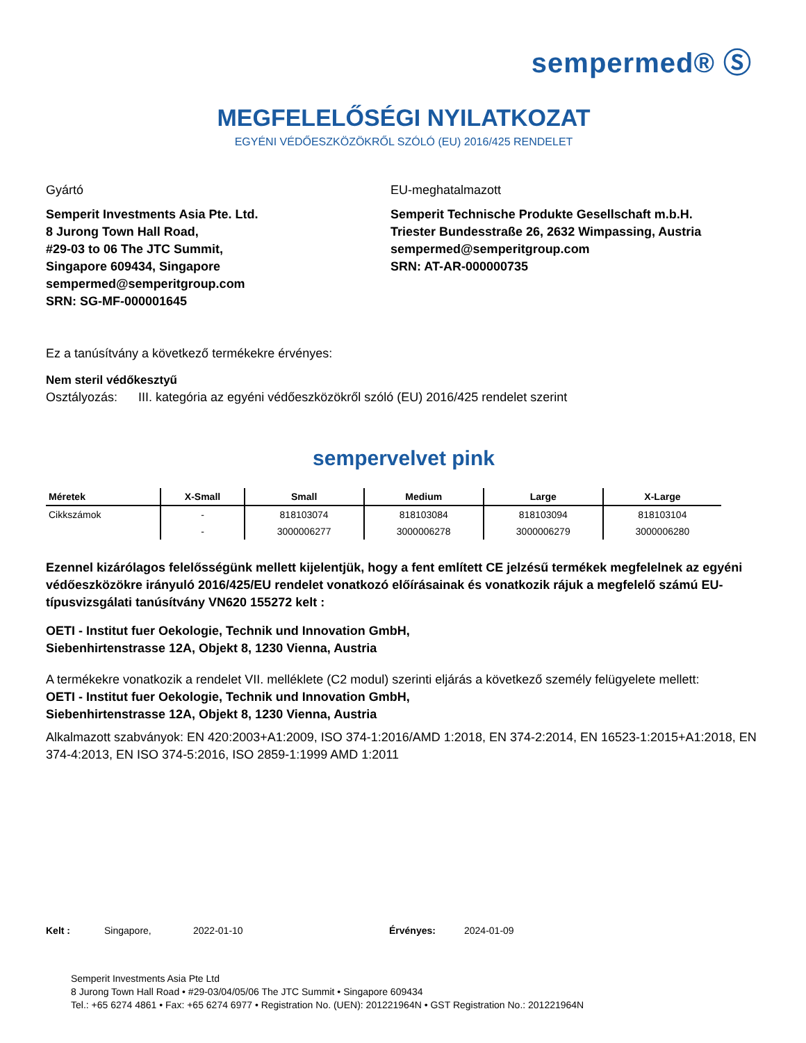sempermed® Ⓢ
MEGFELELŐSÉGI NYILATKOZAT
EGYÉNI VÉDŐESZKÖZÖKRŐL SZÓLÓ (EU) 2016/425 RENDELET
Gyártó
Semperit Investments Asia Pte. Ltd.
8 Jurong Town Hall Road,
#29-03 to 06 The JTC Summit,
Singapore 609434, Singapore
sempermed@semperitgroup.com
SRN: SG-MF-000001645
EU-meghatalmazott
Semperit Technische Produkte Gesellschaft m.b.H.
Triester Bundesstraße 26, 2632 Wimpassing, Austria
sempermed@semperitgroup.com
SRN: AT-AR-000000735
Ez a tanúsítvány a következő termékekre érvényes:
Nem steril védőkesztyű
Osztályozás: III. kategória az egyéni védőeszközökről szóló (EU) 2016/425 rendelet szerint
sempervelvet pink
| Méretek | X-Small | Small | Medium | Large | X-Large |
| --- | --- | --- | --- | --- | --- |
| Cikkszámok | - | 818103074 | 818103084 | 818103094 | 818103104 |
| | - | 3000006277 | 3000006278 | 3000006279 | 3000006280 |
Ezennel kizárólagos felelősségünk mellett kijelentjük, hogy a fent említett CE jelzésű termékek megfelelnek az egyéni védőeszközökre irányuló 2016/425/EU rendelet vonatkozó előírásainak és vonatkozik rájuk a megfelelő számú EU-típusvizsgálati tanúsítvány VN620 155272 kelt :
OETI - Institut fuer Oekologie, Technik und Innovation GmbH,
Siebenhirtenstrasse 12A, Objekt 8, 1230 Vienna, Austria
A termékekre vonatkozik a rendelet VII. melléklete (C2 modul) szerinti eljárás a következő személy felügyelete mellett:
OETI - Institut fuer Oekologie, Technik und Innovation GmbH,
Siebenhirtenstrasse 12A, Objekt 8, 1230 Vienna, Austria
Alkalmazott szabványok: EN 420:2003+A1:2009, ISO 374-1:2016/AMD 1:2018, EN 374-2:2014, EN 16523-1:2015+A1:2018, EN 374-4:2013, EN ISO 374-5:2016, ISO 2859-1:1999 AMD 1:2011
Kelt : Singapore, 2022-01-10 Érvényes: 2024-01-09
Semperit Investments Asia Pte Ltd
8 Jurong Town Hall Road • #29-03/04/05/06 The JTC Summit • Singapore 609434
Tel.: +65 6274 4861 • Fax: +65 6274 6977 • Registration No. (UEN): 201221964N • GST Registration No.: 201221964N